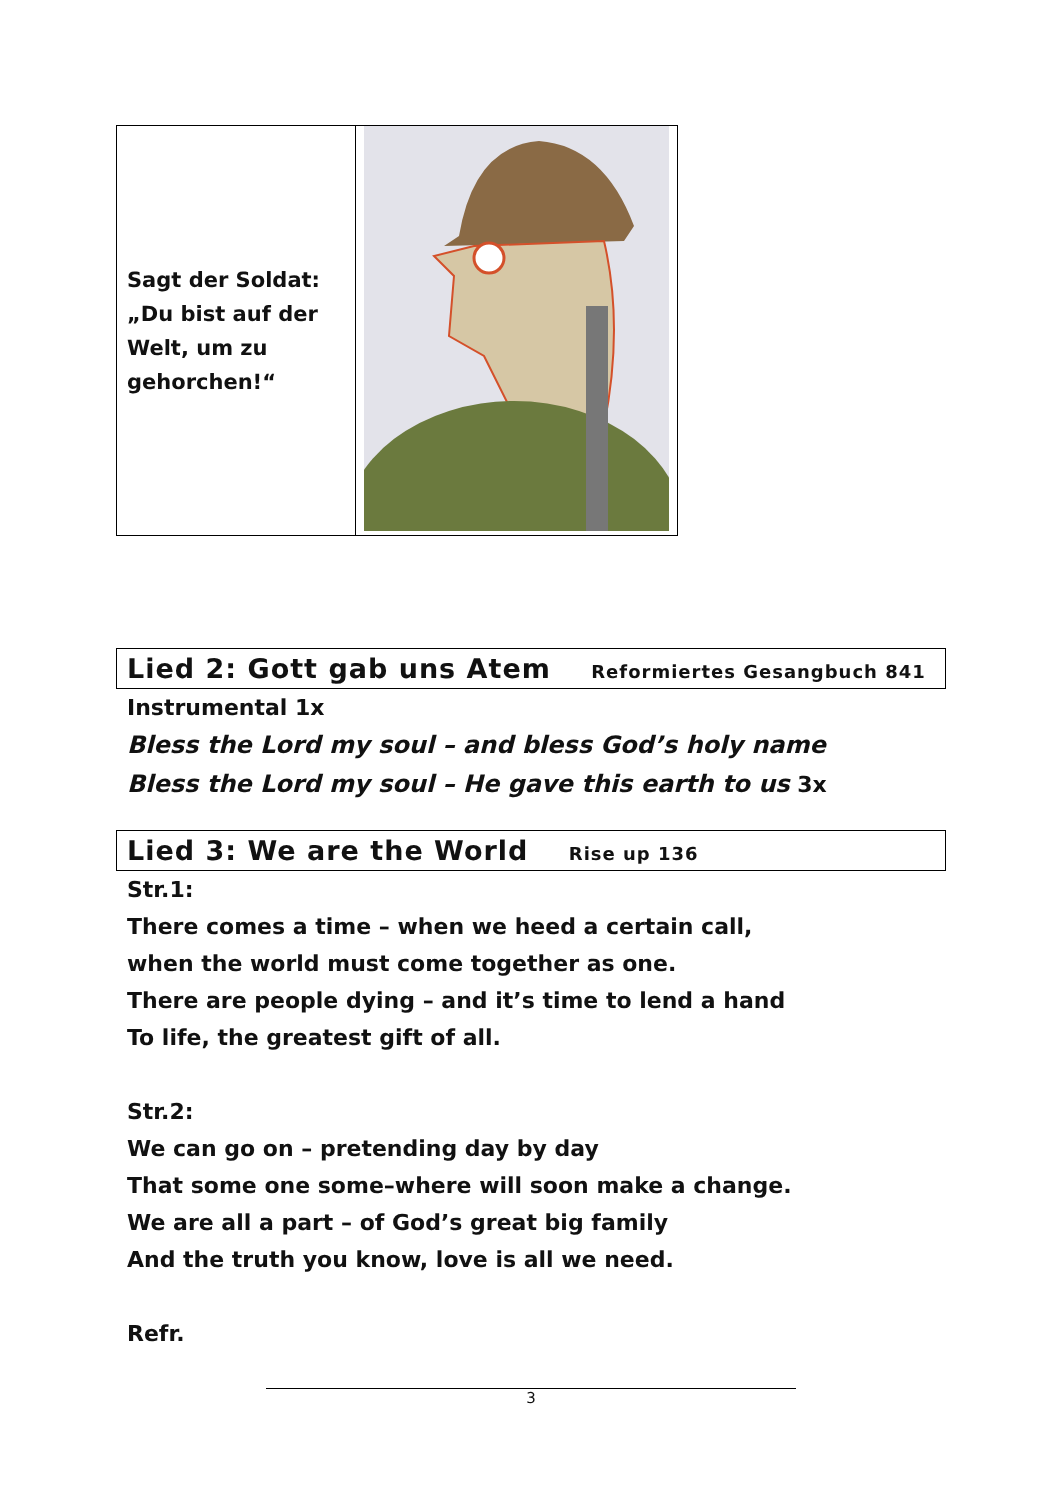| Sagt der Soldat: „Du bist auf der Welt, um zu gehorchen!“ | |
Lied 2: Gott gab uns Atem Reformiertes Gesangbuch 841
Instrumental 1x
Bless the Lord my soul – and bless God’s holy name
Bless the Lord my soul – He gave this earth to us 3x
Lied 3: We are the World Rise up 136
Str.1:
There comes a time – when we heed a certain call,
when the world must come together as one.
There are people dying – and it’s time to lend a hand
To life, the greatest gift of all.
Str.2:
We can go on – pretending day by day
That some one some–where will soon make a change.
We are all a part – of God’s great big family
And the truth you know, love is all we need.
Refr.
3